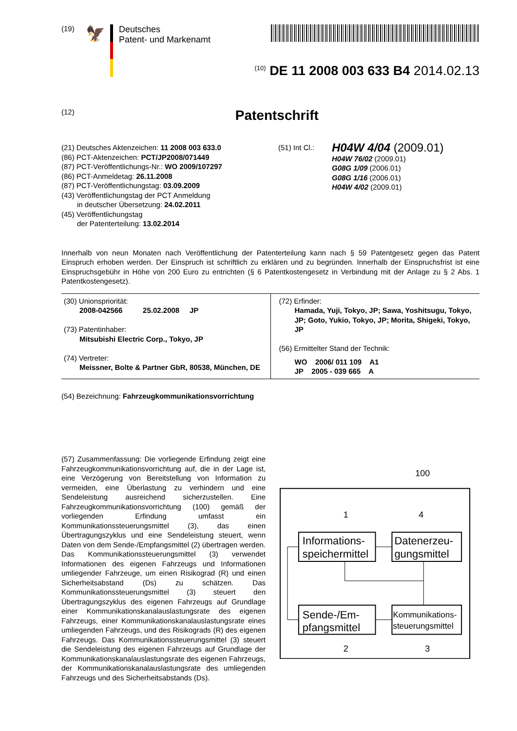(19)
🦅
Deutsches
Patent- und Markenamt
<sup>(10)</sup> DE 11 2008 003 633 B4 2014.02.13
(12)
Patentschrift
(21) Deutsches Aktenzeichen: 11 2008 003 633.0
(86) PCT-Aktenzeichen: PCT/JP2008/071449
(87) PCT-Veröffentlichungs-Nr.: WO 2009/107297
(86) PCT-Anmeldetag: 26.11.2008
(87) PCT-Veröffentlichungstag: 03.09.2009
(43) Veröffentlichungstag der PCT Anmeldung
in deutscher Übersetzung: 24.02.2011
(45) Veröffentlichungstag
der Patenterteilung: 13.02.2014
(51) Int Cl.:
H04W 4/04 (2009.01)
H04W 76/02 (2009.01)
G08G 1/09 (2006.01)
G08G 1/16 (2006.01)
H04W 4/02 (2009.01)
Innerhalb von neun Monaten nach Veröffentlichung der Patenterteilung kann nach § 59 Patentgesetz gegen das Patent Einspruch erhoben werden. Der Einspruch ist schriftlich zu erklären und zu begründen. Innerhalb der Einspruchsfrist ist eine Einspruchsgebühr in Höhe von 200 Euro zu entrichten (§ 6 Patentkostengesetz in Verbindung mit der Anlage zu § 2 Abs. 1 Patentkostengesetz).
| (30) Unionspriorität: 2008-042566 25.02.2008 JP (73) Patentinhaber: Mitsubishi Electric Corp., Tokyo, JP (74) Vertreter: Meissner, Bolte & Partner GbR, 80538, München, DE | (72) Erfinder: Hamada, Yuji, Tokyo, JP; Sawa, Yoshitsugu, Tokyo, JP; Goto, Yukio, Tokyo, JP; Morita, Shigeki, Tokyo, JP (56) Ermittelter Stand der Technik: WO 2006/ 011 109 A1 JP 2005 - 039 665 A |
(54) Bezeichnung: Fahrzeugkommunikationsvorrichtung
(57) Zusammenfassung: Die vorliegende Erfindung zeigt eine Fahrzeugkommunikationsvorrichtung auf, die in der Lage ist, eine Verzögerung von Bereitstellung von Information zu vermeiden, eine Überlastung zu verhindern und eine Sendeleistung ausreichend sicherzustellen. Eine Fahrzeugkommunikationsvorrichtung (100) gemäß der vorliegenden Erfindung umfasst ein Kommunikationssteuerungsmittel (3), das einen Übertragungszyklus und eine Sendeleistung steuert, wenn Daten von dem Sende-/Empfangsmittel (2) übertragen werden. Das Kommunikationssteuerungsmittel (3) verwendet Informationen des eigenen Fahrzeugs und Informationen umliegender Fahrzeuge, um einen Risikograd (R) und einen Sicherheitsabstand (Ds) zu schätzen. Das Kommunikationssteuerungsmittel (3) steuert den Übertragungszyklus des eigenen Fahrzeugs auf Grundlage einer Kommunikationskanalauslastungsrate des eigenen Fahrzeugs, einer Kommunikationskanalauslastungsrate eines umliegenden Fahrzeugs, und des Risikograds (R) des eigenen Fahrzeugs. Das Kommunikationssteuerungsmittel (3) steuert die Sendeleistung des eigenen Fahrzeugs auf Grundlage der Kommunikationskanalauslastungsrate des eigenen Fahrzeugs, der Kommunikationskanalauslastungsrate des umliegenden Fahrzeugs und des Sicherheitsabstands (Ds).
100
1
4
Informations-
speichermittel
Datenerzeu-
gungsmittel
Sende-/Em-
pfangsmittel
Kommunikations-
steuerungsmittel
2
3